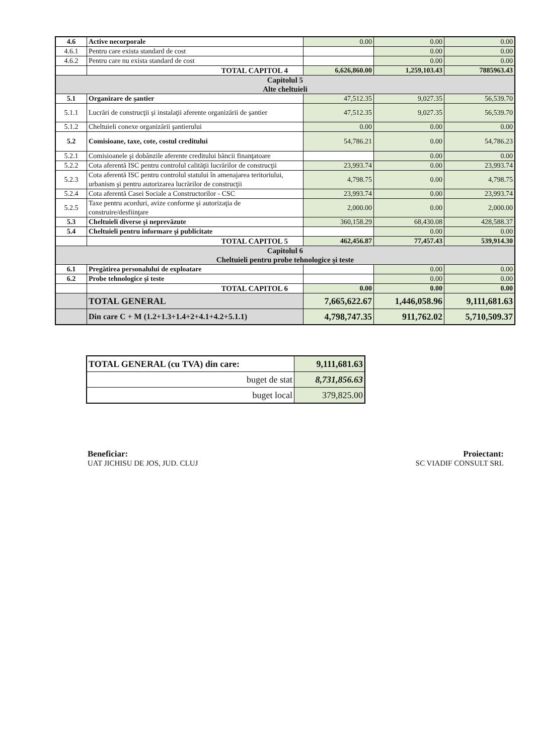| 4.6 | Active necorporale | 0.00 | 0.00 | 0.00 |
| 4.6.1 | Pentru care exista standard de cost | | 0.00 | 0.00 |
| 4.6.2 | Pentru care nu exista standard de cost | | 0.00 | 0.00 |
| | TOTAL CAPITOL 4 | 6,626,860.00 | 1,259,103.43 | 7885963.43 |
| Capitolul 5 Alte cheltuieli | | | | |
| 5.1 | Organizare de şantier | 47,512.35 | 9,027.35 | 56,539.70 |
| 5.1.1 | Lucrări de construcţii şi instalaţii aferente organizării de şantier | 47,512.35 | 9,027.35 | 56,539.70 |
| 5.1.2 | Cheltuieli conexe organizării şantierului | 0.00 | 0.00 | 0.00 |
| 5.2 | Comisioane, taxe, cote, costul creditului | 54,786.21 | 0.00 | 54,786.23 |
| 5.2.1 | Comisioanele şi dobânzile aferente creditului băncii finanţatoare | | 0.00 | 0.00 |
| 5.2.2 | Cota aferentă ISC pentru controlul calităţii lucrărilor de construcţii | 23,993.74 | 0.00 | 23,993.74 |
| 5.2.3 | Cota aferentă ISC pentru controlul statului în amenajarea teritoriului, urbanism şi pentru autorizarea lucrărilor de construcţii | 4,798.75 | 0.00 | 4,798.75 |
| 5.2.4 | Cota aferentă Casei Sociale a Constructorilor - CSC | 23,993.74 | 0.00 | 23,993.74 |
| 5.2.5 | Taxe pentru acorduri, avize conforme şi autorizaţia de construire/desfiinţare | 2,000.00 | 0.00 | 2,000.00 |
| 5.3 | Cheltuieli diverse şi neprevăzute | 360,158.29 | 68,430.08 | 428,588.37 |
| 5.4 | Cheltuieli pentru informare şi publicitate | | 0.00 | 0.00 |
| | TOTAL CAPITOL 5 | 462,456.87 | 77,457.43 | 539,914.30 |
| Capitolul 6 Cheltuieli pentru probe tehnologice şi teste | | | | |
| 6.1 | Pregătirea personalului de exploatare | | 0.00 | 0.00 |
| 6.2 | Probe tehnologice şi teste | | 0.00 | 0.00 |
| | TOTAL CAPITOL 6 | 0.00 | 0.00 | 0.00 |
| | TOTAL GENERAL | 7,665,622.67 | 1,446,058.96 | 9,111,681.63 |
| | Din care C + M (1.2+1.3+1.4+2+4.1+4.2+5.1.1) | 4,798,747.35 | 911,762.02 | 5,710,509.37 |
| TOTAL GENERAL (cu TVA) din care: | 9,111,681.63 |
| buget de stat | 8,731,856.63 |
| buget local | 379,825.00 |
Beneficiar:
UAT JICHISU DE JOS, JUD. CLUJ
Proiectant:
SC VIADIF CONSULT SRL